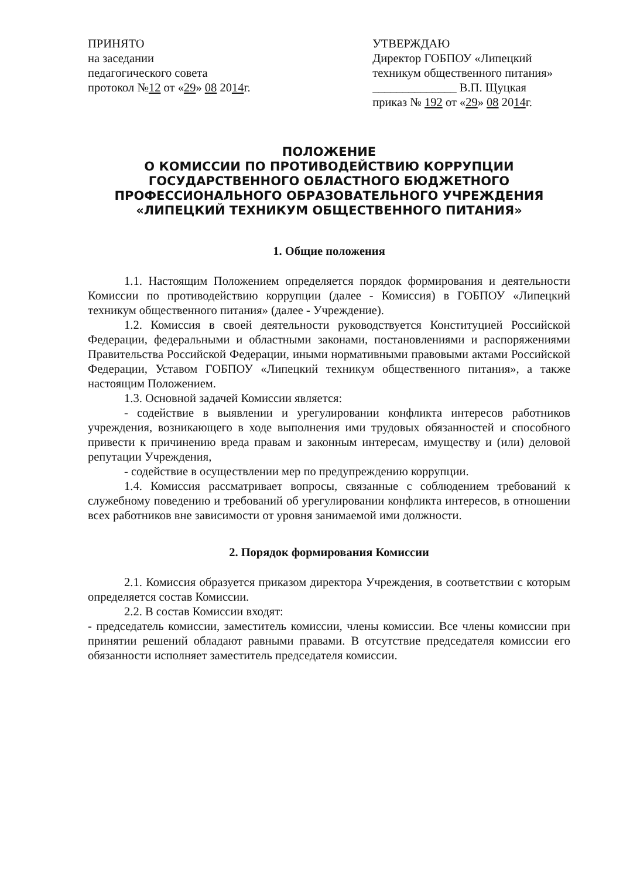ПРИНЯТО
на заседании
педагогического совета
протокол №12 от «29» 08 2014г.
УТВЕРЖДАЮ
Директор ГОБПОУ «Липецкий техникум общественного питания»
______________ В.П. Щуцкая
приказ № 192 от «29» 08 2014г.
ПОЛОЖЕНИЕ
О КОМИССИИ ПО ПРОТИВОДЕЙСТВИЮ КОРРУПЦИИ
ГОСУДАРСТВЕННОГО ОБЛАСТНОГО БЮДЖЕТНОГО
ПРОФЕССИОНАЛЬНОГО ОБРАЗОВАТЕЛЬНОГО УЧРЕЖДЕНИЯ
«ЛИПЕЦКИЙ ТЕХНИКУМ ОБЩЕСТВЕННОГО ПИТАНИЯ»
1. Общие положения
1.1. Настоящим Положением определяется порядок формирования и деятельности Комиссии по противодействию коррупции (далее - Комиссия) в ГОБПОУ «Липецкий техникум общественного питания» (далее - Учреждение).
1.2. Комиссия в своей деятельности руководствуется Конституцией Российской Федерации, федеральными и областными законами, постановлениями и распоряжениями Правительства Российской Федерации, иными нормативными правовыми актами Российской Федерации, Уставом ГОБПОУ «Липецкий техникум общественного питания», а также настоящим Положением.
1.3. Основной задачей Комиссии является:
- содействие в выявлении и урегулировании конфликта интересов работников учреждения, возникающего в ходе выполнения ими трудовых обязанностей и способного привести к причинению вреда правам и законным интересам, имуществу и (или) деловой репутации Учреждения,
- содействие в осуществлении мер по предупреждению коррупции.
1.4. Комиссия рассматривает вопросы, связанные с соблюдением требований к служебному поведению и требований об урегулировании конфликта интересов, в отношении всех работников вне зависимости от уровня занимаемой ими должности.
2. Порядок формирования Комиссии
2.1. Комиссия образуется приказом директора Учреждения, в соответствии с которым определяется состав Комиссии.
2.2. В состав Комиссии входят:
- председатель комиссии, заместитель комиссии, члены комиссии. Все члены комиссии при принятии решений обладают равными правами. В отсутствие председателя комиссии его обязанности исполняет заместитель председателя комиссии.